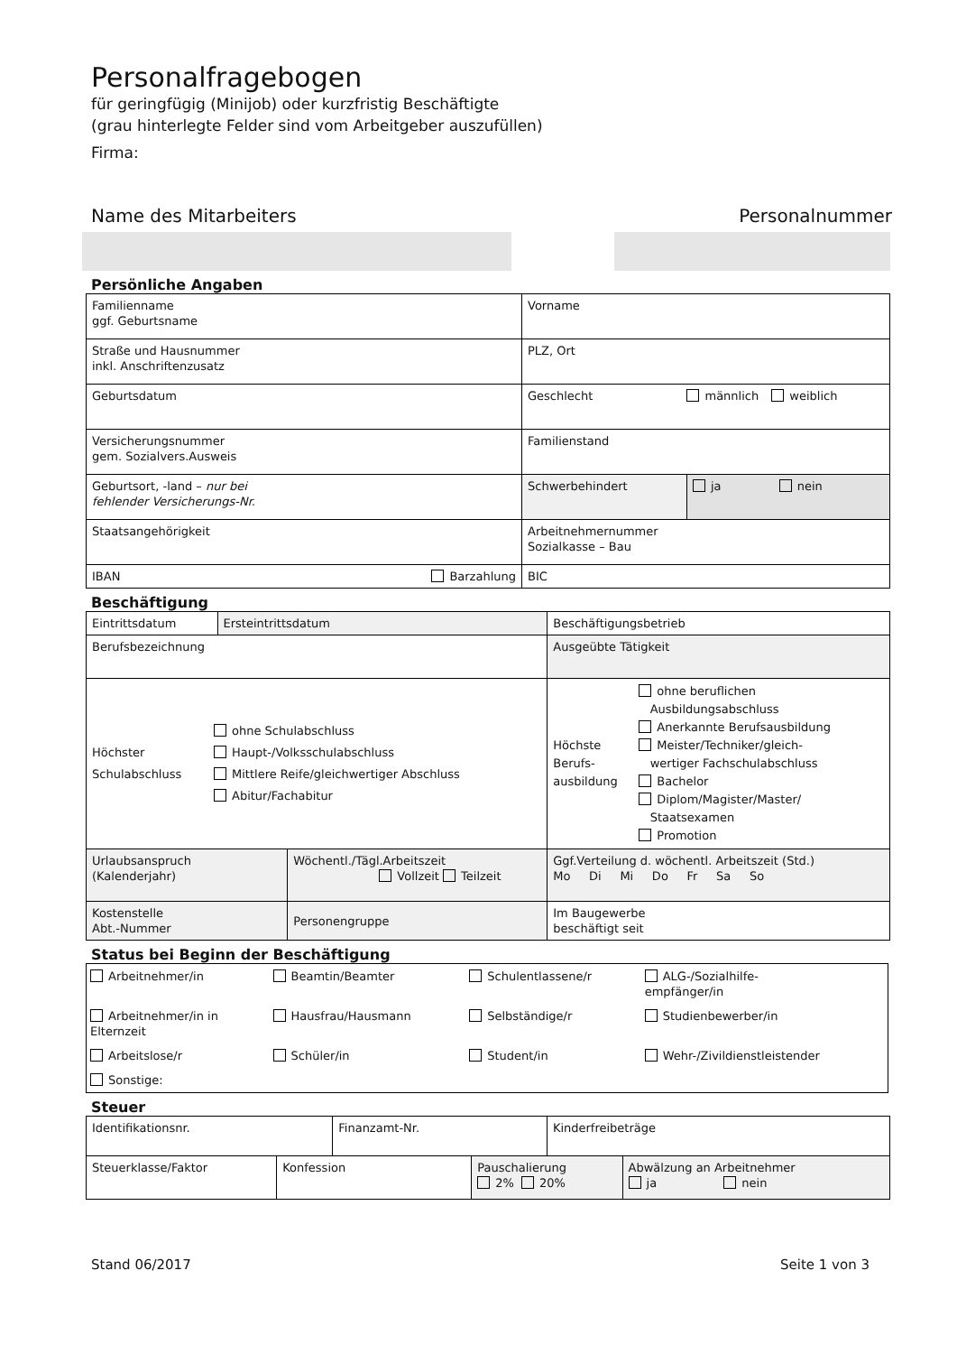Personalfragebogen
für geringfügig (Minijob) oder kurzfristig Beschäftigte
(grau hinterlegte Felder sind vom Arbeitgeber auszufüllen)
Firma:
Name des Mitarbeiters Personalnummer
Persönliche Angaben
| Familienname ggf. Geburtsname | Vorname | |
| Straße und Hausnummer inkl. Anschriftenzusatz | PLZ, Ort | |
| Geburtsdatum | Geschlecht männlich weiblich | |
| Versicherungsnummer gem. Sozialvers.Ausweis | Familienstand | |
| Geburtsort, -land – nur bei fehlender Versicherungs-Nr. | Schwerbehindert | ja nein |
| Staatsangehörigkeit | Arbeitnehmernummer Sozialkasse – Bau | |
| IBAN Barzahlung | BIC | |
Beschäftigung
| Eintrittsdatum | Ersteintrittsdatum | | Beschäftigungsbetrieb | |
| Berufsbezeichnung | | | Ausgeübte Tätigkeit | |
| Höchster Schulabschluss ohne Schulabschluss Haupt-/Volksschulabschluss Mittlere Reife/gleichwertiger Abschluss Abitur/Fachabitur | | | Höchste Berufs- ausbildung ohne beruflichen Ausbildungsabschluss Anerkannte Berufsausbildung Meister/Techniker/gleich- wertiger Fachschulabschluss Bachelor Diplom/Magister/Master/ Staatsexamen Promotion | |
| Urlaubsanspruch (Kalenderjahr) | | Wöchentl./Tägl.Arbeitszeit Vollzeit Teilzeit | | Ggf.Verteilung d. wöchentl. Arbeitszeit (Std.) Mo Di Mi Do Fr Sa So |
| Kostenstelle Abt.-Nummer | | Personengruppe | | Im Baugewerbe beschäftigt seit |
Status bei Beginn der Beschäftigung
| Arbeitnehmer/in | Beamtin/Beamter | Schulentlassene/r | ALG-/Sozialhilfe- empfänger/in |
| Arbeitnehmer/in in Elternzeit | Hausfrau/Hausmann | Selbständige/r | Studienbewerber/in |
| Arbeitslose/r | Schüler/in | Student/in | Wehr-/Zivildienstleistender |
| Sonstige: | | | |
Steuer
| Identifikationsnr. | | Finanzamt-Nr. | | Kinderfreibeträge | |
| Steuerklasse/Faktor | Konfession | | Pauschalierung 2% 20% | | Abwälzung an Arbeitnehmer ja nein |
Stand 06/2017 Seite 1 von 3